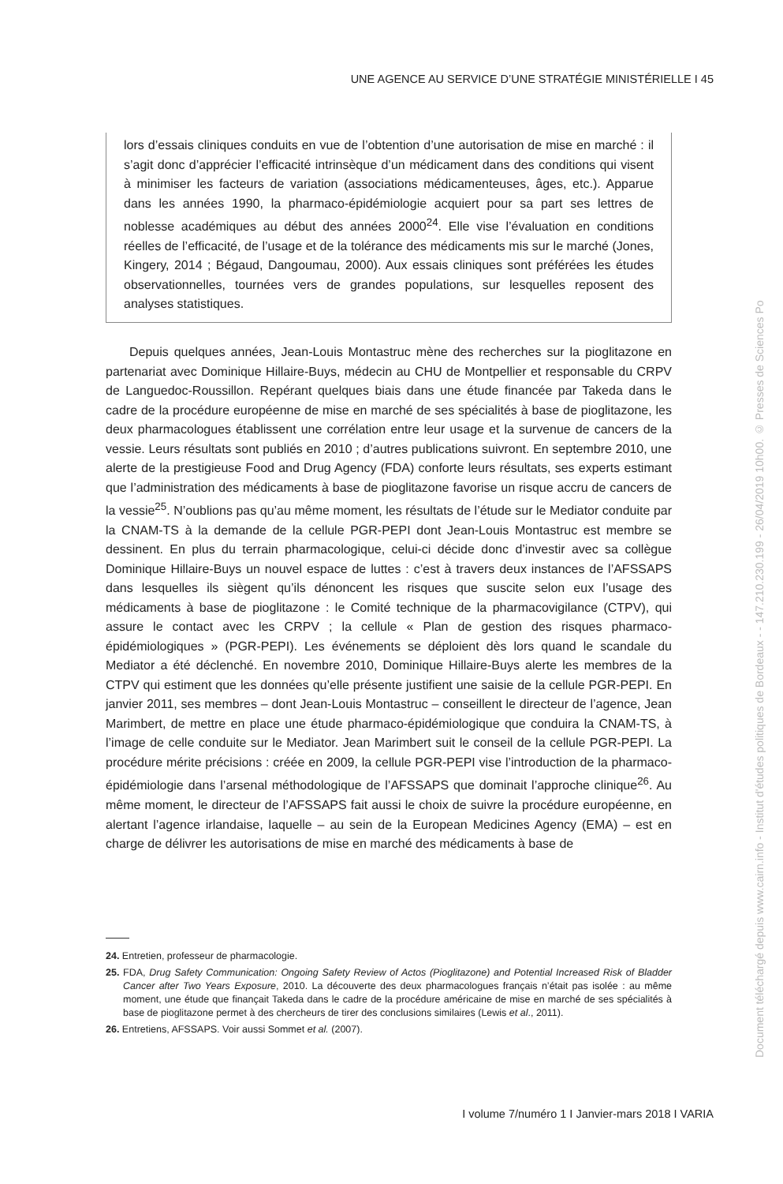UNE AGENCE AU SERVICE D’UNE STRATÉGIE MINISTÉRIELLE I 45
lors d’essais cliniques conduits en vue de l’obtention d’une autorisation de mise en marché : il s’agit donc d’apprécier l’efficacité intrinsèque d’un médicament dans des conditions qui visent à minimiser les facteurs de variation (associations médicamenteuses, âges, etc.). Apparue dans les années 1990, la pharmaco-épidémiologie acquiert pour sa part ses lettres de noblesse académiques au début des années 2000<sup>24</sup>. Elle vise l’évaluation en conditions réelles de l’efficacité, de l’usage et de la tolérance des médicaments mis sur le marché (Jones, Kingery, 2014 ; Bégaud, Dangoumau, 2000). Aux essais cliniques sont préférées les études observationnelles, tournées vers de grandes populations, sur lesquelles reposent des analyses statistiques.
Depuis quelques années, Jean-Louis Montastruc mène des recherches sur la pioglitazone en partenariat avec Dominique Hillaire-Buys, médecin au CHU de Montpellier et responsable du CRPV de Languedoc-Roussillon. Repérant quelques biais dans une étude financée par Takeda dans le cadre de la procédure européenne de mise en marché de ses spécialités à base de pioglitazone, les deux pharmacologues établissent une corrélation entre leur usage et la survenue de cancers de la vessie. Leurs résultats sont publiés en 2010 ; d’autres publications suivront. En septembre 2010, une alerte de la prestigieuse Food and Drug Agency (FDA) conforte leurs résultats, ses experts estimant que l’administration des médicaments à base de pioglitazone favorise un risque accru de cancers de la vessie<sup>25</sup>. N’oublions pas qu’au même moment, les résultats de l’étude sur le Mediator conduite par la CNAM-TS à la demande de la cellule PGR-PEPI dont Jean-Louis Montastruc est membre se dessinent. En plus du terrain pharmacologique, celui-ci décide donc d’investir avec sa collègue Dominique Hillaire-Buys un nouvel espace de luttes : c’est à travers deux instances de l’AFSSAPS dans lesquelles ils siègent qu’ils dénoncent les risques que suscite selon eux l’usage des médicaments à base de pioglitazone : le Comité technique de la pharmacovigilance (CTPV), qui assure le contact avec les CRPV ; la cellule « Plan de gestion des risques pharmaco-épidémiologiques » (PGR-PEPI). Les événements se déploient dès lors quand le scandale du Mediator a été déclenché. En novembre 2010, Dominique Hillaire-Buys alerte les membres de la CTPV qui estiment que les données qu’elle présente justifient une saisie de la cellule PGR-PEPI. En janvier 2011, ses membres – dont Jean-Louis Montastruc – conseillent le directeur de l’agence, Jean Marimbert, de mettre en place une étude pharmaco-épidémiologique que conduira la CNAM-TS, à l’image de celle conduite sur le Mediator. Jean Marimbert suit le conseil de la cellule PGR-PEPI. La procédure mérite précisions : créée en 2009, la cellule PGR-PEPI vise l’introduction de la pharmaco-épidémiologie dans l’arsenal méthodologique de l’AFSSAPS que dominait l’approche clinique<sup>26</sup>. Au même moment, le directeur de l’AFSSAPS fait aussi le choix de suivre la procédure européenne, en alertant l’agence irlandaise, laquelle – au sein de la European Medicines Agency (EMA) – est en charge de délivrer les autorisations de mise en marché des médicaments à base de
24. Entretien, professeur de pharmacologie.
25. FDA, Drug Safety Communication: Ongoing Safety Review of Actos (Pioglitazone) and Potential Increased Risk of Bladder Cancer after Two Years Exposure, 2010. La découverte des deux pharmacologues français n’était pas isolée : au même moment, une étude que finançait Takeda dans le cadre de la procédure américaine de mise en marché de ses spécialités à base de pioglitazone permet à des chercheurs de tirer des conclusions similaires (Lewis et al., 2011).
26. Entretiens, AFSSAPS. Voir aussi Sommet et al. (2007).
I volume 7/numéro 1 I Janvier-mars 2018 I VARIA
Document téléchargé depuis www.cairn.info - Institut d'études politiques de Bordeaux - - 147.210.230.199 - 26/04/2019 10h00. © Presses de Sciences Po